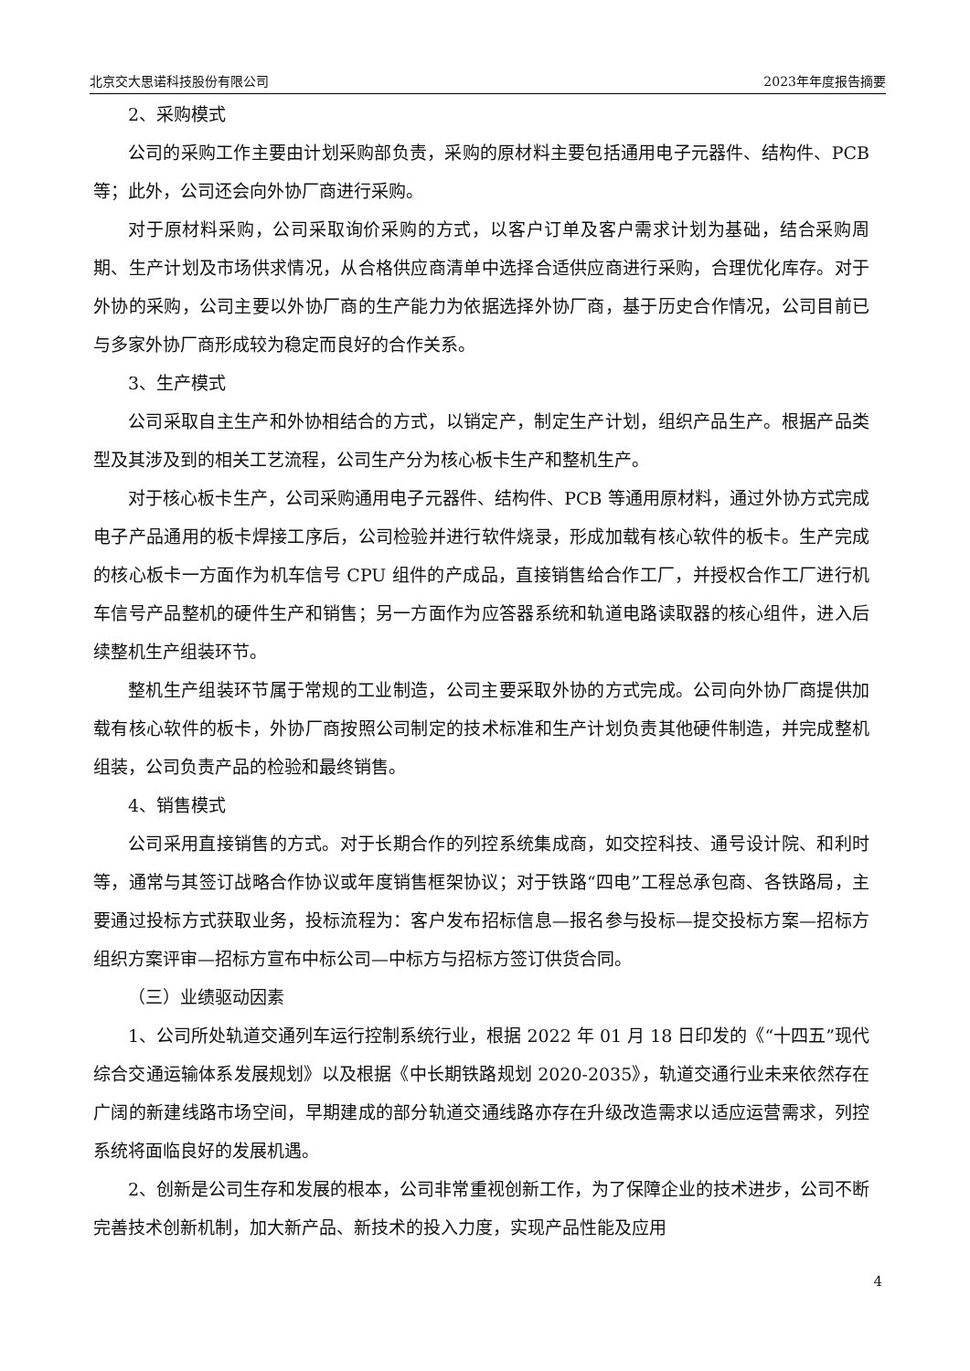北京交大思诺科技股份有限公司 2023年年度报告摘要
2、采购模式
公司的采购工作主要由计划采购部负责，采购的原材料主要包括通用电子元器件、结构件、PCB等；此外，公司还会向外协厂商进行采购。
对于原材料采购，公司采取询价采购的方式，以客户订单及客户需求计划为基础，结合采购周期、生产计划及市场供求情况，从合格供应商清单中选择合适供应商进行采购，合理优化库存。对于外协的采购，公司主要以外协厂商的生产能力为依据选择外协厂商，基于历史合作情况，公司目前已与多家外协厂商形成较为稳定而良好的合作关系。
3、生产模式
公司采取自主生产和外协相结合的方式，以销定产，制定生产计划，组织产品生产。根据产品类型及其涉及到的相关工艺流程，公司生产分为核心板卡生产和整机生产。
对于核心板卡生产，公司采购通用电子元器件、结构件、PCB 等通用原材料，通过外协方式完成电子产品通用的板卡焊接工序后，公司检验并进行软件烧录，形成加载有核心软件的板卡。生产完成的核心板卡一方面作为机车信号 CPU 组件的产成品，直接销售给合作工厂，并授权合作工厂进行机车信号产品整机的硬件生产和销售；另一方面作为应答器系统和轨道电路读取器的核心组件，进入后续整机生产组装环节。
整机生产组装环节属于常规的工业制造，公司主要采取外协的方式完成。公司向外协厂商提供加载有核心软件的板卡，外协厂商按照公司制定的技术标准和生产计划负责其他硬件制造，并完成整机组装，公司负责产品的检验和最终销售。
4、销售模式
公司采用直接销售的方式。对于长期合作的列控系统集成商，如交控科技、通号设计院、和利时等，通常与其签订战略合作协议或年度销售框架协议；对于铁路“四电”工程总承包商、各铁路局，主要通过投标方式获取业务，投标流程为：客户发布招标信息—报名参与投标—提交投标方案—招标方组织方案评审—招标方宣布中标公司—中标方与招标方签订供货合同。
（三）业绩驱动因素
1、公司所处轨道交通列车运行控制系统行业，根据 2022 年 01 月 18 日印发的《“十四五”现代综合交通运输体系发展规划》以及根据《中长期铁路规划 2020-2035》，轨道交通行业未来依然存在广阔的新建线路市场空间，早期建成的部分轨道交通线路亦存在升级改造需求以适应运营需求，列控系统将面临良好的发展机遇。
2、创新是公司生存和发展的根本，公司非常重视创新工作，为了保障企业的技术进步，公司不断完善技术创新机制，加大新产品、新技术的投入力度，实现产品性能及应用
4